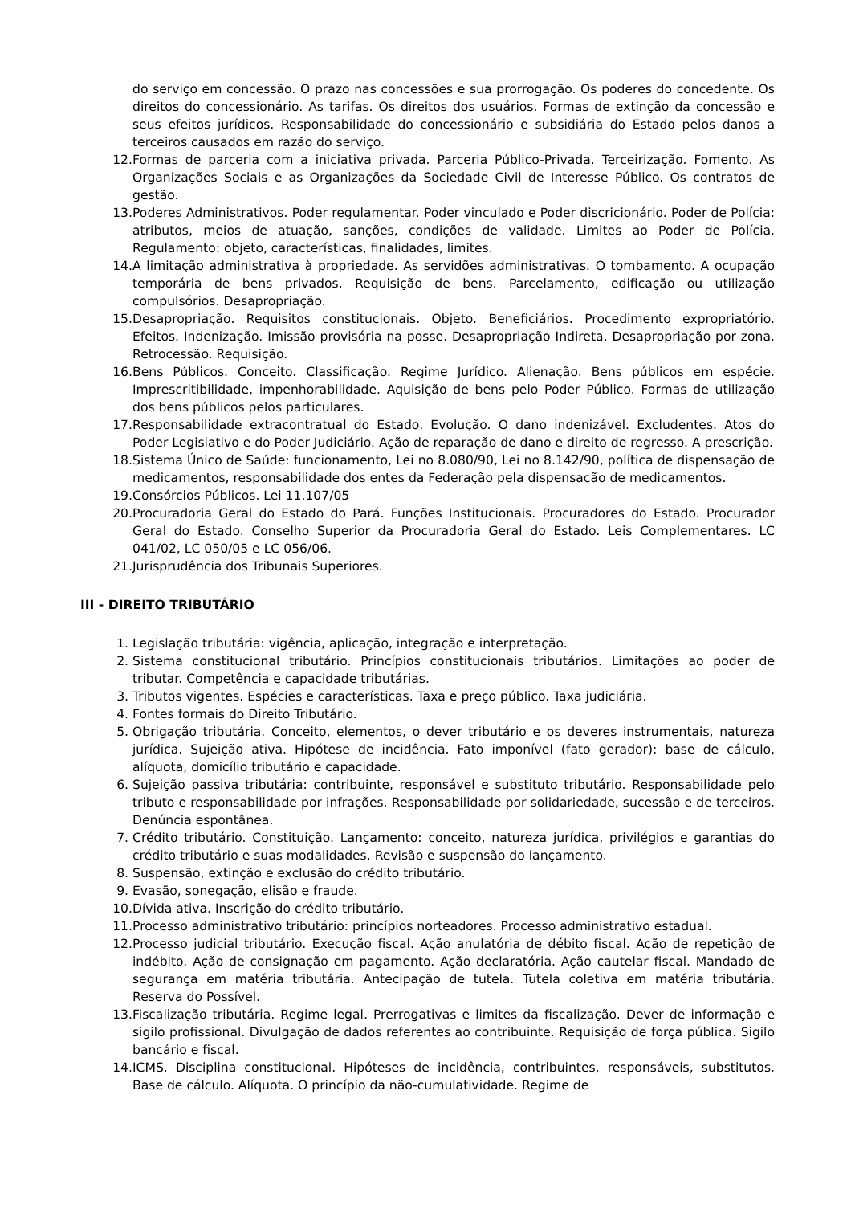do serviço em concessão. O prazo nas concessões e sua prorrogação. Os poderes do concedente. Os direitos do concessionário. As tarifas. Os direitos dos usuários. Formas de extinção da concessão e seus efeitos jurídicos. Responsabilidade do concessionário e subsidiária do Estado pelos danos a terceiros causados em razão do serviço.
12. Formas de parceria com a iniciativa privada. Parceria Público-Privada. Terceirização. Fomento. As Organizações Sociais e as Organizações da Sociedade Civil de Interesse Público. Os contratos de gestão.
13. Poderes Administrativos. Poder regulamentar. Poder vinculado e Poder discricionário. Poder de Polícia: atributos, meios de atuação, sanções, condições de validade. Limites ao Poder de Polícia. Regulamento: objeto, características, finalidades, limites.
14. A limitação administrativa à propriedade. As servidões administrativas. O tombamento. A ocupação temporária de bens privados. Requisição de bens. Parcelamento, edificação ou utilização compulsórios. Desapropriação.
15. Desapropriação. Requisitos constitucionais. Objeto. Beneficiários. Procedimento expropriatório. Efeitos. Indenização. Imissão provisória na posse. Desapropriação Indireta. Desapropriação por zona. Retrocessão. Requisição.
16. Bens Públicos. Conceito. Classificação. Regime Jurídico. Alienação. Bens públicos em espécie. Imprescritibilidade, impenhorabilidade. Aquisição de bens pelo Poder Público. Formas de utilização dos bens públicos pelos particulares.
17. Responsabilidade extracontratual do Estado. Evolução. O dano indenizável. Excludentes. Atos do Poder Legislativo e do Poder Judiciário. Ação de reparação de dano e direito de regresso. A prescrição.
18. Sistema Único de Saúde: funcionamento, Lei no 8.080/90, Lei no 8.142/90, política de dispensação de medicamentos, responsabilidade dos entes da Federação pela dispensação de medicamentos.
19. Consórcios Públicos. Lei 11.107/05
20. Procuradoria Geral do Estado do Pará. Funções Institucionais. Procuradores do Estado. Procurador Geral do Estado. Conselho Superior da Procuradoria Geral do Estado. Leis Complementares. LC 041/02, LC 050/05 e LC 056/06.
21. Jurisprudência dos Tribunais Superiores.
III - DIREITO TRIBUTÁRIO
1. Legislação tributária: vigência, aplicação, integração e interpretação.
2. Sistema constitucional tributário. Princípios constitucionais tributários. Limitações ao poder de tributar. Competência e capacidade tributárias.
3. Tributos vigentes. Espécies e características. Taxa e preço público. Taxa judiciária.
4. Fontes formais do Direito Tributário.
5. Obrigação tributária. Conceito, elementos, o dever tributário e os deveres instrumentais, natureza jurídica. Sujeição ativa. Hipótese de incidência. Fato imponível (fato gerador): base de cálculo, alíquota, domicílio tributário e capacidade.
6. Sujeição passiva tributária: contribuinte, responsável e substituto tributário. Responsabilidade pelo tributo e responsabilidade por infrações. Responsabilidade por solidariedade, sucessão e de terceiros. Denúncia espontânea.
7. Crédito tributário. Constituição. Lançamento: conceito, natureza jurídica, privilégios e garantias do crédito tributário e suas modalidades. Revisão e suspensão do lançamento.
8. Suspensão, extinção e exclusão do crédito tributário.
9. Evasão, sonegação, elisão e fraude.
10. Dívida ativa. Inscrição do crédito tributário.
11. Processo administrativo tributário: princípios norteadores. Processo administrativo estadual.
12. Processo judicial tributário. Execução fiscal. Ação anulatória de débito fiscal. Ação de repetição de indébito. Ação de consignação em pagamento. Ação declaratória. Ação cautelar fiscal. Mandado de segurança em matéria tributária. Antecipação de tutela. Tutela coletiva em matéria tributária. Reserva do Possível.
13. Fiscalização tributária. Regime legal. Prerrogativas e limites da fiscalização. Dever de informação e sigilo profissional. Divulgação de dados referentes ao contribuinte. Requisição de força pública. Sigilo bancário e fiscal.
14. ICMS. Disciplina constitucional. Hipóteses de incidência, contribuintes, responsáveis, substitutos. Base de cálculo. Alíquota. O princípio da não-cumulatividade. Regime de